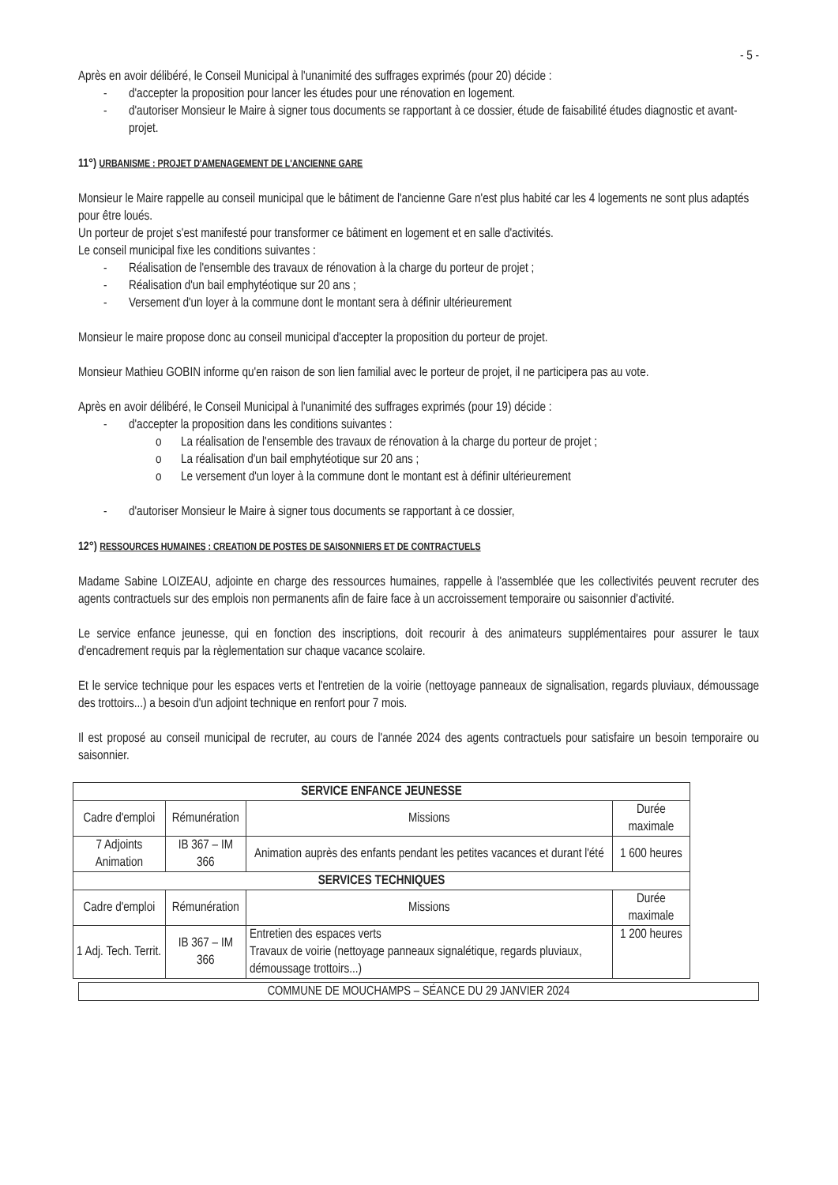- 5 -
Après en avoir délibéré, le Conseil Municipal à l'unanimité des suffrages exprimés (pour 20) décide :
- d'accepter la proposition pour lancer les études pour une rénovation en logement.
- d'autoriser Monsieur le Maire à signer tous documents se rapportant à ce dossier, étude de faisabilité études diagnostic et avant-projet.
11°) URBANISME : PROJET D'AMENAGEMENT DE L'ANCIENNE GARE
Monsieur le Maire rappelle au conseil municipal que le bâtiment de l'ancienne Gare n'est plus habité car les 4 logements ne sont plus adaptés pour être loués.
Un porteur de projet s'est manifesté pour transformer ce bâtiment en logement et en salle d'activités.
Le conseil municipal fixe les conditions suivantes :
- Réalisation de l'ensemble des travaux de rénovation à la charge du porteur de projet ;
- Réalisation d'un bail emphytéotique sur 20 ans ;
- Versement d'un loyer à la commune dont le montant sera à définir ultérieurement
Monsieur le maire propose donc au conseil municipal d'accepter la proposition du porteur de projet.
Monsieur Mathieu GOBIN informe qu'en raison de son lien familial avec le porteur de projet, il ne participera pas au vote.
Après en avoir délibéré, le Conseil Municipal à l'unanimité des suffrages exprimés (pour 19) décide :
- d'accepter la proposition dans les conditions suivantes :
o La réalisation de l'ensemble des travaux de rénovation à la charge du porteur de projet ;
o La réalisation d'un bail emphytéotique sur 20 ans ;
o Le versement d'un loyer à la commune dont le montant est à définir ultérieurement
- d'autoriser Monsieur le Maire à signer tous documents se rapportant à ce dossier,
12°) RESSOURCES HUMAINES : CREATION DE POSTES DE SAISONNIERS ET DE CONTRACTUELS
Madame Sabine LOIZEAU, adjointe en charge des ressources humaines, rappelle à l'assemblée que les collectivités peuvent recruter des agents contractuels sur des emplois non permanents afin de faire face à un accroissement temporaire ou saisonnier d'activité.
Le service enfance jeunesse, qui en fonction des inscriptions, doit recourir à des animateurs supplémentaires pour assurer le taux d'encadrement requis par la règlementation sur chaque vacance scolaire.
Et le service technique pour les espaces verts et l'entretien de la voirie (nettoyage panneaux de signalisation, regards pluviaux, démoussage des trottoirs...) a besoin d'un adjoint technique en renfort pour 7 mois.
Il est proposé au conseil municipal de recruter, au cours de l'année 2024 des agents contractuels pour satisfaire un besoin temporaire ou saisonnier.
| SERVICE ENFANCE JEUNESSE | | | |
| --- | --- | --- | --- |
| Cadre d'emploi | Rémunération | Missions | Durée maximale |
| 7 Adjoints Animation | IB 367 – IM 366 | Animation auprès des enfants pendant les petites vacances et durant l'été | 1 600 heures |
| SERVICES TECHNIQUES | | | |
| Cadre d'emploi | Rémunération | Missions | Durée maximale |
| 1 Adj. Tech. Territ. | IB 367 – IM 366 | Entretien des espaces verts Travaux de voirie (nettoyage panneaux signalétique, regards pluviaux, démoussage trottoirs...) | 1 200 heures |
COMMUNE DE MOUCHAMPS – SÉANCE DU 29 JANVIER 2024